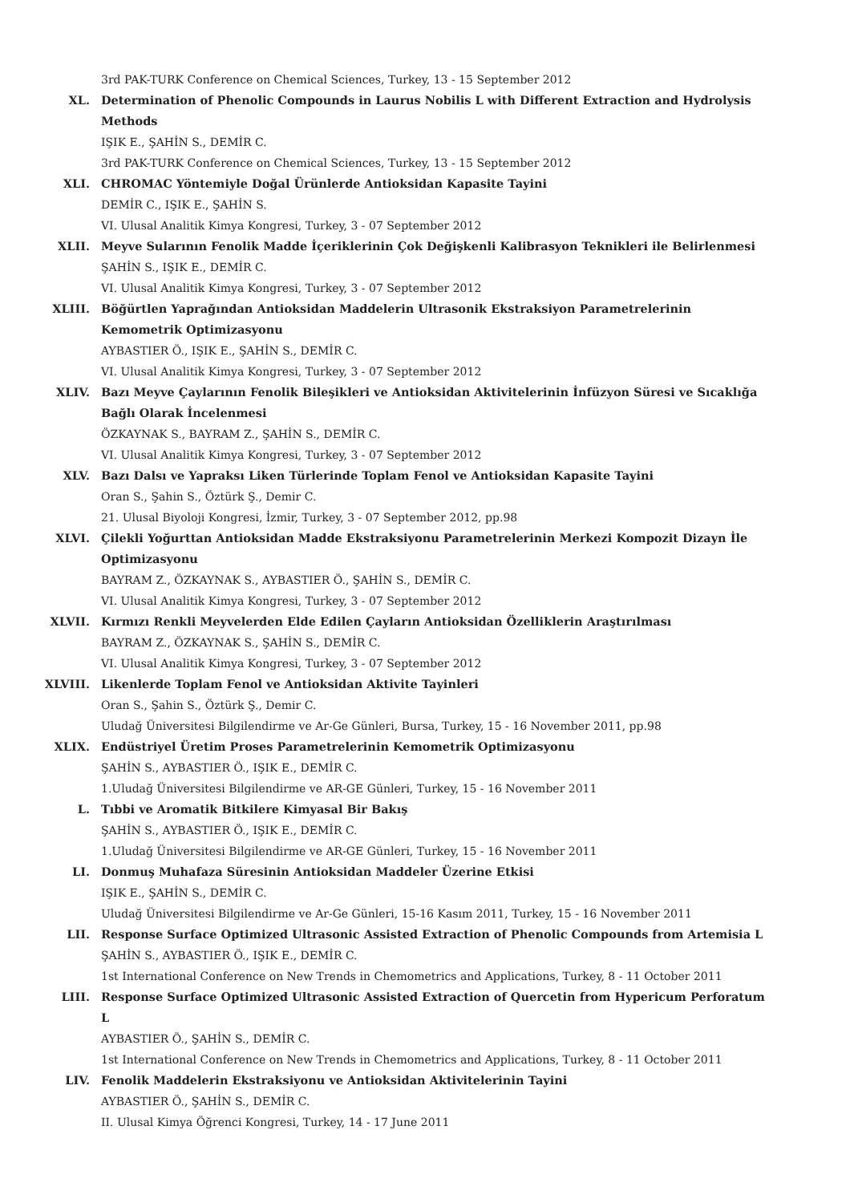3rd PAK-TURK Conference on Chemical Sciences, Turkey, 13 - 15 September 2012
XL. Determination of Phenolic Compounds in Laurus Nobilis L with Different Extraction and Hydrolysis Methods
IŞIK E., ŞAHİN S., DEMİR C.
3rd PAK-TURK Conference on Chemical Sciences, Turkey, 13 - 15 September 2012
XLI. CHROMAC Yöntemiyle Doğal Ürünlerde Antioksidan Kapasite Tayini
DEMİR C., IŞIK E., ŞAHİN S.
VI. Ulusal Analitik Kimya Kongresi, Turkey, 3 - 07 September 2012
XLII. Meyve Sularının Fenolik Madde İçeriklerinin Çok Değişkenli Kalibrasyon Teknikleri ile Belirlenmesi
ŞAHİN S., IŞIK E., DEMİR C.
VI. Ulusal Analitik Kimya Kongresi, Turkey, 3 - 07 September 2012
XLIII. Böğürtlen Yaprağından Antioksidan Maddelerin Ultrasonik Ekstraksiyon Parametrelerinin Kemometrik Optimizasyonu
AYBASTIER Ö., IŞIK E., ŞAHİN S., DEMİR C.
VI. Ulusal Analitik Kimya Kongresi, Turkey, 3 - 07 September 2012
XLIV. Bazı Meyve Çaylarının Fenolik Bileşikleri ve Antioksidan Aktivitelerinin İnfüzyon Süresi ve Sıcaklığa Bağlı Olarak İncelenmesi
ÖZKAYNAK S., BAYRAM Z., ŞAHİN S., DEMİR C.
VI. Ulusal Analitik Kimya Kongresi, Turkey, 3 - 07 September 2012
XLV. Bazı Dalsı ve Yapraksı Liken Türlerinde Toplam Fenol ve Antioksidan Kapasite Tayini
Oran S., Şahin S., Öztürk Ş., Demir C.
21. Ulusal Biyoloji Kongresi, İzmir, Turkey, 3 - 07 September 2012, pp.98
XLVI. Çilekli Yoğurttan Antioksidan Madde Ekstraksiyonu Parametrelerinin Merkezi Kompozit Dizayn İle Optimizasyonu
BAYRAM Z., ÖZKAYNAK S., AYBASTIER Ö., ŞAHİN S., DEMİR C.
VI. Ulusal Analitik Kimya Kongresi, Turkey, 3 - 07 September 2012
XLVII. Kırmızı Renkli Meyvelerden Elde Edilen Çayların Antioksidan Özelliklerin Araştırılması
BAYRAM Z., ÖZKAYNAK S., ŞAHİN S., DEMİR C.
VI. Ulusal Analitik Kimya Kongresi, Turkey, 3 - 07 September 2012
XLVIII. Likenlerde Toplam Fenol ve Antioksidan Aktivite Tayinleri
Oran S., Şahin S., Öztürk Ş., Demir C.
Uludağ Üniversitesi Bilgilendirme ve Ar-Ge Günleri, Bursa, Turkey, 15 - 16 November 2011, pp.98
XLIX. Endüstriyel Üretim Proses Parametrelerinin Kemometrik Optimizasyonu
ŞAHİN S., AYBASTIER Ö., IŞIK E., DEMİR C.
1.Uludağ Üniversitesi Bilgilendirme ve AR-GE Günleri, Turkey, 15 - 16 November 2011
L. Tıbbi ve Aromatik Bitkilere Kimyasal Bir Bakış
ŞAHİN S., AYBASTIER Ö., IŞIK E., DEMİR C.
1.Uludağ Üniversitesi Bilgilendirme ve AR-GE Günleri, Turkey, 15 - 16 November 2011
LI. Donmuş Muhafaza Süresinin Antioksidan Maddeler Üzerine Etkisi
IŞIK E., ŞAHİN S., DEMİR C.
Uludağ Üniversitesi Bilgilendirme ve Ar-Ge Günleri, 15-16 Kasım 2011, Turkey, 15 - 16 November 2011
LII. Response Surface Optimized Ultrasonic Assisted Extraction of Phenolic Compounds from Artemisia L
ŞAHİN S., AYBASTIER Ö., IŞIK E., DEMİR C.
1st International Conference on New Trends in Chemometrics and Applications, Turkey, 8 - 11 October 2011
LIII. Response Surface Optimized Ultrasonic Assisted Extraction of Quercetin from Hypericum Perforatum L
AYBASTIER Ö., ŞAHİN S., DEMİR C.
1st International Conference on New Trends in Chemometrics and Applications, Turkey, 8 - 11 October 2011
LIV. Fenolik Maddelerin Ekstraksiyonu ve Antioksidan Aktivitelerinin Tayini
AYBASTIER Ö., ŞAHİN S., DEMİR C.
II. Ulusal Kimya Öğrenci Kongresi, Turkey, 14 - 17 June 2011